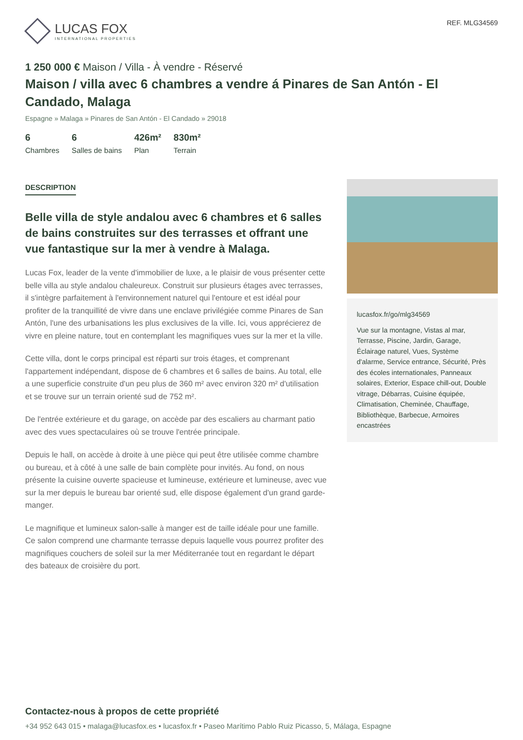LUCAS FOX
INTERNATIONAL PROPERTIES
REF. MLG34569
1 250 000 € Maison / Villa - À vendre - Réservé
Maison / villa avec 6 chambres a vendre á Pinares de San Antón - El Candado, Malaga
Espagne » Malaga » Pinares de San Antón - El Candado » 29018
6
Chambres
6
Salles de bains
426m²
Plan
830m²
Terrain
DESCRIPTION
Belle villa de style andalou avec 6 chambres et 6 salles de bains construites sur des terrasses et offrant une vue fantastique sur la mer à vendre à Malaga.
Lucas Fox, leader de la vente d'immobilier de luxe, a le plaisir de vous présenter cette belle villa au style andalou chaleureux. Construit sur plusieurs étages avec terrasses, il s'intègre parfaitement à l'environnement naturel qui l'entoure et est idéal pour profiter de la tranquillité de vivre dans une enclave privilégiée comme Pinares de San Antón, l'une des urbanisations les plus exclusives de la ville. Ici, vous apprécierez de vivre en pleine nature, tout en contemplant les magnifiques vues sur la mer et la ville.
Cette villa, dont le corps principal est réparti sur trois étages, et comprenant l'appartement indépendant, dispose de 6 chambres et 6 salles de bains. Au total, elle a une superficie construite d'un peu plus de 360 m² avec environ 320 m² d'utilisation et se trouve sur un terrain orienté sud de 752 m².
De l'entrée extérieure et du garage, on accède par des escaliers au charmant patio avec des vues spectaculaires où se trouve l'entrée principale.
Depuis le hall, on accède à droite à une pièce qui peut être utilisée comme chambre ou bureau, et à côté à une salle de bain complète pour invités. Au fond, on nous présente la cuisine ouverte spacieuse et lumineuse, extérieure et lumineuse, avec vue sur la mer depuis le bureau bar orienté sud, elle dispose également d'un grand garde-manger.
Le magnifique et lumineux salon-salle à manger est de taille idéale pour une famille. Ce salon comprend une charmante terrasse depuis laquelle vous pourrez profiter des magnifiques couchers de soleil sur la mer Méditerranée tout en regardant le départ des bateaux de croisière du port.
lucasfox.fr/go/mlg34569
Vue sur la montagne, Vistas al mar, Terrasse, Piscine, Jardin, Garage, Éclairage naturel, Vues, Système d'alarme, Service entrance, Sécurité, Près des écoles internationales, Panneaux solaires, Exterior, Espace chill-out, Double vitrage, Débarras, Cuisine équipée, Climatisation, Cheminée, Chauffage, Bibliothèque, Barbecue, Armoires encastrées
Contactez-nous à propos de cette propriété
+34 952 643 015 • malaga@lucasfox.es • lucasfox.fr • Paseo Marítimo Pablo Ruiz Picasso, 5, Málaga, Espagne